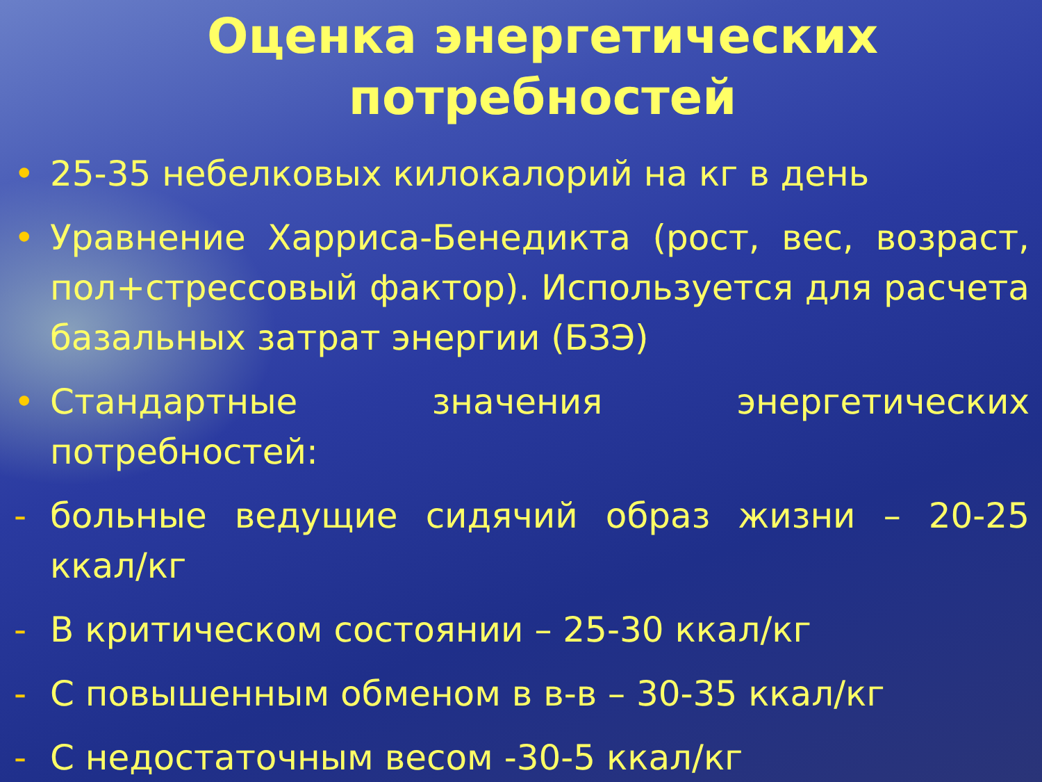Оценка энергетических
потребностей
• 25-35 небелковых килокалорий на кг в день
• Уравнение Харриса-Бенедикта (рост, вес, возраст, пол+стрессовый фактор). Используется для расчета базальных затрат энергии (БЗЭ)
• Стандартные значения энергетических потребностей:
- больные ведущие сидячий образ жизни – 20-25 ккал/кг
- В критическом состоянии – 25-30 ккал/кг
- С повышенным обменом в в-в – 30-35 ккал/кг
- С недостаточным весом -30-5 ккал/кг